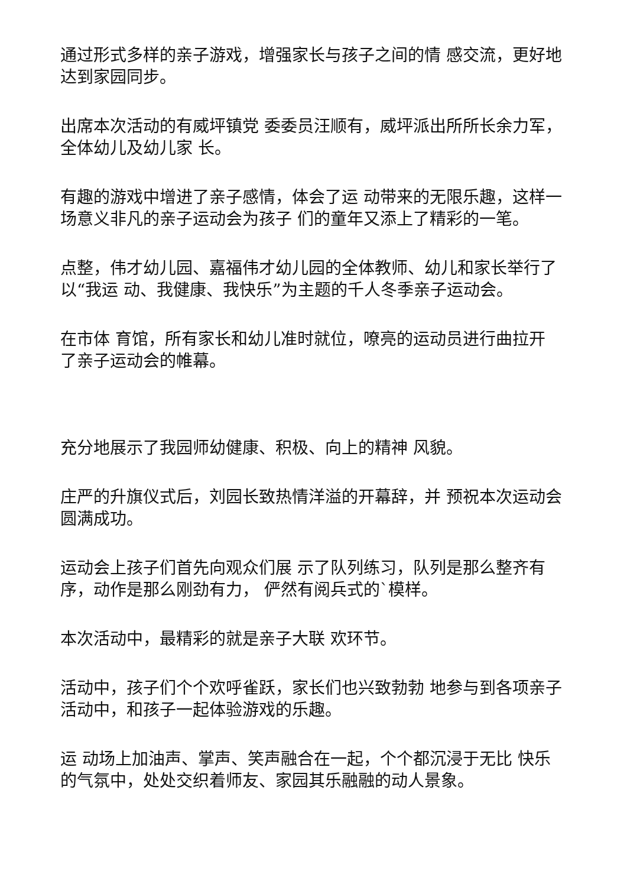通过形式多样的亲子游戏，增强家长与孩子之间的情 感交流，更好地达到家园同步。
出席本次活动的有威坪镇党 委委员汪顺有，威坪派出所所长余力军，全体幼儿及幼儿家 长。
有趣的游戏中增进了亲子感情，体会了运 动带来的无限乐趣，这样一场意义非凡的亲子运动会为孩子 们的童年又添上了精彩的一笔。
点整，伟才幼儿园、嘉福伟才幼儿园的全体教师、幼儿和家长举行了以“我运 动、我健康、我快乐”为主题的千人冬季亲子运动会。
在市体 育馆，所有家长和幼儿准时就位，嘹亮的运动员进行曲拉开 了亲子运动会的帷幕。
充分地展示了我园师幼健康、积极、向上的精神 风貌。
庄严的升旗仪式后，刘园长致热情洋溢的开幕辞，并 预祝本次运动会圆满成功。
运动会上孩子们首先向观众们展 示了队列练习，队列是那么整齐有序，动作是那么刚劲有力， 俨然有阅兵式的`模样。
本次活动中，最精彩的就是亲子大联 欢环节。
活动中，孩子们个个欢呼雀跃，家长们也兴致勃勃 地参与到各项亲子活动中，和孩子一起体验游戏的乐趣。
运 动场上加油声、掌声、笑声融合在一起，个个都沉浸于无比 快乐的气氛中，处处交织着师友、家园其乐融融的动人景象。